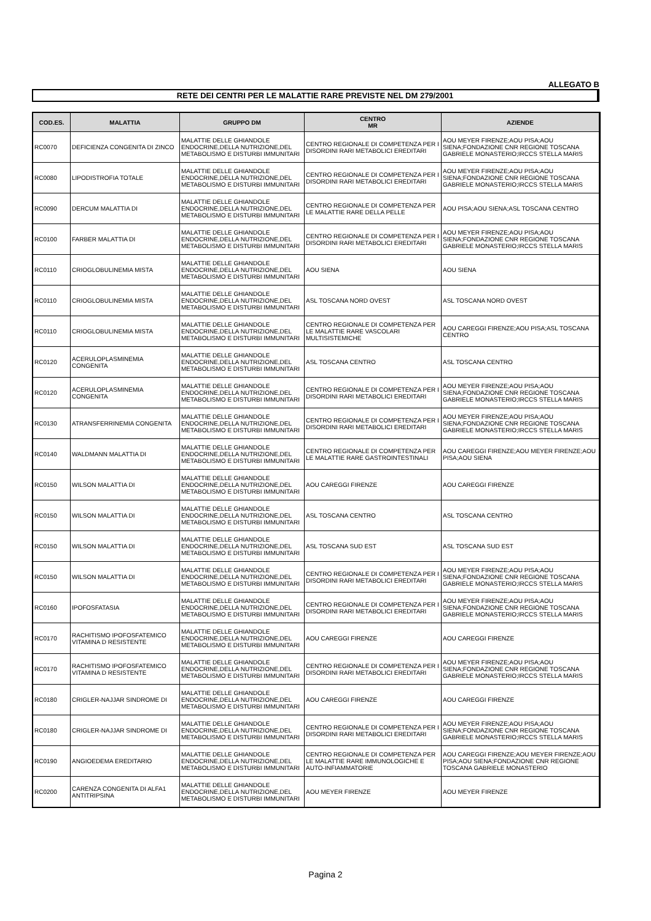ALLEGATO B
RETE DEI CENTRI PER LE MALATTIE RARE PREVISTE NEL DM 279/2001
| COD.ES. | MALATTIA | GRUPPO DM | CENTRO MR | AZIENDE |
| --- | --- | --- | --- | --- |
| RC0070 | DEFICIENZA CONGENITA DI ZINCO | MALATTIE DELLE GHIANDOLE ENDOCRINE,DELLA NUTRIZIONE,DEL METABOLISMO E DISTURBI IMMUNITARI | CENTRO REGIONALE DI COMPETENZA PER I DISORDINI RARI METABOLICI EREDITARI | AOU MEYER FIRENZE;AOU PISA;AOU SIENA;FONDAZIONE CNR REGIONE TOSCANA GABRIELE MONASTERIO;IRCCS STELLA MARIS |
| RC0080 | LIPODISTROFIA TOTALE | MALATTIE DELLE GHIANDOLE ENDOCRINE,DELLA NUTRIZIONE,DEL METABOLISMO E DISTURBI IMMUNITARI | CENTRO REGIONALE DI COMPETENZA PER I DISORDINI RARI METABOLICI EREDITARI | AOU MEYER FIRENZE;AOU PISA;AOU SIENA;FONDAZIONE CNR REGIONE TOSCANA GABRIELE MONASTERIO;IRCCS STELLA MARIS |
| RC0090 | DERCUM MALATTIA DI | MALATTIE DELLE GHIANDOLE ENDOCRINE,DELLA NUTRIZIONE,DEL METABOLISMO E DISTURBI IMMUNITARI | CENTRO REGIONALE DI COMPETENZA PER LE MALATTIE RARE DELLA PELLE | AOU PISA;AOU SIENA;ASL TOSCANA CENTRO |
| RC0100 | FARBER MALATTIA DI | MALATTIE DELLE GHIANDOLE ENDOCRINE,DELLA NUTRIZIONE,DEL METABOLISMO E DISTURBI IMMUNITARI | CENTRO REGIONALE DI COMPETENZA PER I DISORDINI RARI METABOLICI EREDITARI | AOU MEYER FIRENZE;AOU PISA;AOU SIENA;FONDAZIONE CNR REGIONE TOSCANA GABRIELE MONASTERIO;IRCCS STELLA MARIS |
| RC0110 | CRIOGLOBULINEMIA MISTA | MALATTIE DELLE GHIANDOLE ENDOCRINE,DELLA NUTRIZIONE,DEL METABOLISMO E DISTURBI IMMUNITARI | AOU SIENA | AOU SIENA |
| RC0110 | CRIOGLOBULINEMIA MISTA | MALATTIE DELLE GHIANDOLE ENDOCRINE,DELLA NUTRIZIONE,DEL METABOLISMO E DISTURBI IMMUNITARI | ASL TOSCANA NORD OVEST | ASL TOSCANA NORD OVEST |
| RC0110 | CRIOGLOBULINEMIA MISTA | MALATTIE DELLE GHIANDOLE ENDOCRINE,DELLA NUTRIZIONE,DEL METABOLISMO E DISTURBI IMMUNITARI | CENTRO REGIONALE DI COMPETENZA PER LE MALATTIE RARE VASCOLARI MULTISISTEMICHE | AOU CAREGGI FIRENZE;AOU PISA;ASL TOSCANA CENTRO |
| RC0120 | ACERULOPLASMINEMIA CONGENITA | MALATTIE DELLE GHIANDOLE ENDOCRINE,DELLA NUTRIZIONE,DEL METABOLISMO E DISTURBI IMMUNITARI | ASL TOSCANA CENTRO | ASL TOSCANA CENTRO |
| RC0120 | ACERULOPLASMINEMIA CONGENITA | MALATTIE DELLE GHIANDOLE ENDOCRINE,DELLA NUTRIZIONE,DEL METABOLISMO E DISTURBI IMMUNITARI | CENTRO REGIONALE DI COMPETENZA PER I DISORDINI RARI METABOLICI EREDITARI | AOU MEYER FIRENZE;AOU PISA;AOU SIENA;FONDAZIONE CNR REGIONE TOSCANA GABRIELE MONASTERIO;IRCCS STELLA MARIS |
| RC0130 | ATRANSFERRINEMIA CONGENITA | MALATTIE DELLE GHIANDOLE ENDOCRINE,DELLA NUTRIZIONE,DEL METABOLISMO E DISTURBI IMMUNITARI | CENTRO REGIONALE DI COMPETENZA PER I DISORDINI RARI METABOLICI EREDITARI | AOU MEYER FIRENZE;AOU PISA;AOU SIENA;FONDAZIONE CNR REGIONE TOSCANA GABRIELE MONASTERIO;IRCCS STELLA MARIS |
| RC0140 | WALDMANN MALATTIA DI | MALATTIE DELLE GHIANDOLE ENDOCRINE,DELLA NUTRIZIONE,DEL METABOLISMO E DISTURBI IMMUNITARI | CENTRO REGIONALE DI COMPETENZA PER LE MALATTIE RARE GASTROINTESTINALI | AOU CAREGGI FIRENZE;AOU MEYER FIRENZE;AOU PISA;AOU SIENA |
| RC0150 | WILSON MALATTIA DI | MALATTIE DELLE GHIANDOLE ENDOCRINE,DELLA NUTRIZIONE,DEL METABOLISMO E DISTURBI IMMUNITARI | AOU CAREGGI FIRENZE | AOU CAREGGI FIRENZE |
| RC0150 | WILSON MALATTIA DI | MALATTIE DELLE GHIANDOLE ENDOCRINE,DELLA NUTRIZIONE,DEL METABOLISMO E DISTURBI IMMUNITARI | ASL TOSCANA CENTRO | ASL TOSCANA CENTRO |
| RC0150 | WILSON MALATTIA DI | MALATTIE DELLE GHIANDOLE ENDOCRINE,DELLA NUTRIZIONE,DEL METABOLISMO E DISTURBI IMMUNITARI | ASL TOSCANA SUD EST | ASL TOSCANA SUD EST |
| RC0150 | WILSON MALATTIA DI | MALATTIE DELLE GHIANDOLE ENDOCRINE,DELLA NUTRIZIONE,DEL METABOLISMO E DISTURBI IMMUNITARI | CENTRO REGIONALE DI COMPETENZA PER I DISORDINI RARI METABOLICI EREDITARI | AOU MEYER FIRENZE;AOU PISA;AOU SIENA;FONDAZIONE CNR REGIONE TOSCANA GABRIELE MONASTERIO;IRCCS STELLA MARIS |
| RC0160 | IPOFOSFATASIA | MALATTIE DELLE GHIANDOLE ENDOCRINE,DELLA NUTRIZIONE,DEL METABOLISMO E DISTURBI IMMUNITARI | CENTRO REGIONALE DI COMPETENZA PER I DISORDINI RARI METABOLICI EREDITARI | AOU MEYER FIRENZE;AOU PISA;AOU SIENA;FONDAZIONE CNR REGIONE TOSCANA GABRIELE MONASTERIO;IRCCS STELLA MARIS |
| RC0170 | RACHITISMO IPOFOSFATEMICO VITAMINA D RESISTENTE | MALATTIE DELLE GHIANDOLE ENDOCRINE,DELLA NUTRIZIONE,DEL METABOLISMO E DISTURBI IMMUNITARI | AOU CAREGGI FIRENZE | AOU CAREGGI FIRENZE |
| RC0170 | RACHITISMO IPOFOSFATEMICO VITAMINA D RESISTENTE | MALATTIE DELLE GHIANDOLE ENDOCRINE,DELLA NUTRIZIONE,DEL METABOLISMO E DISTURBI IMMUNITARI | CENTRO REGIONALE DI COMPETENZA PER I DISORDINI RARI METABOLICI EREDITARI | AOU MEYER FIRENZE;AOU PISA;AOU SIENA;FONDAZIONE CNR REGIONE TOSCANA GABRIELE MONASTERIO;IRCCS STELLA MARIS |
| RC0180 | CRIGLER-NAJJAR SINDROME DI | MALATTIE DELLE GHIANDOLE ENDOCRINE,DELLA NUTRIZIONE,DEL METABOLISMO E DISTURBI IMMUNITARI | AOU CAREGGI FIRENZE | AOU CAREGGI FIRENZE |
| RC0180 | CRIGLER-NAJJAR SINDROME DI | MALATTIE DELLE GHIANDOLE ENDOCRINE,DELLA NUTRIZIONE,DEL METABOLISMO E DISTURBI IMMUNITARI | CENTRO REGIONALE DI COMPETENZA PER I DISORDINI RARI METABOLICI EREDITARI | AOU MEYER FIRENZE;AOU PISA;AOU SIENA;FONDAZIONE CNR REGIONE TOSCANA GABRIELE MONASTERIO;IRCCS STELLA MARIS |
| RC0190 | ANGIOEDEMA EREDITARIO | MALATTIE DELLE GHIANDOLE ENDOCRINE,DELLA NUTRIZIONE,DEL METABOLISMO E DISTURBI IMMUNITARI | CENTRO REGIONALE DI COMPETENZA PER LE MALATTIE RARE IMMUNOLOGICHE E AUTO-INFIAMMATORIE | AOU CAREGGI FIRENZE;AOU MEYER FIRENZE;AOU PISA;AOU SIENA;FONDAZIONE CNR REGIONE TOSCANA GABRIELE MONASTERIO |
| RC0200 | CARENZA CONGENITA DI ALFA1 ANTITRIPSINA | MALATTIE DELLE GHIANDOLE ENDOCRINE,DELLA NUTRIZIONE,DEL METABOLISMO E DISTURBI IMMUNITARI | AOU MEYER FIRENZE | AOU MEYER FIRENZE |
Pagina 2